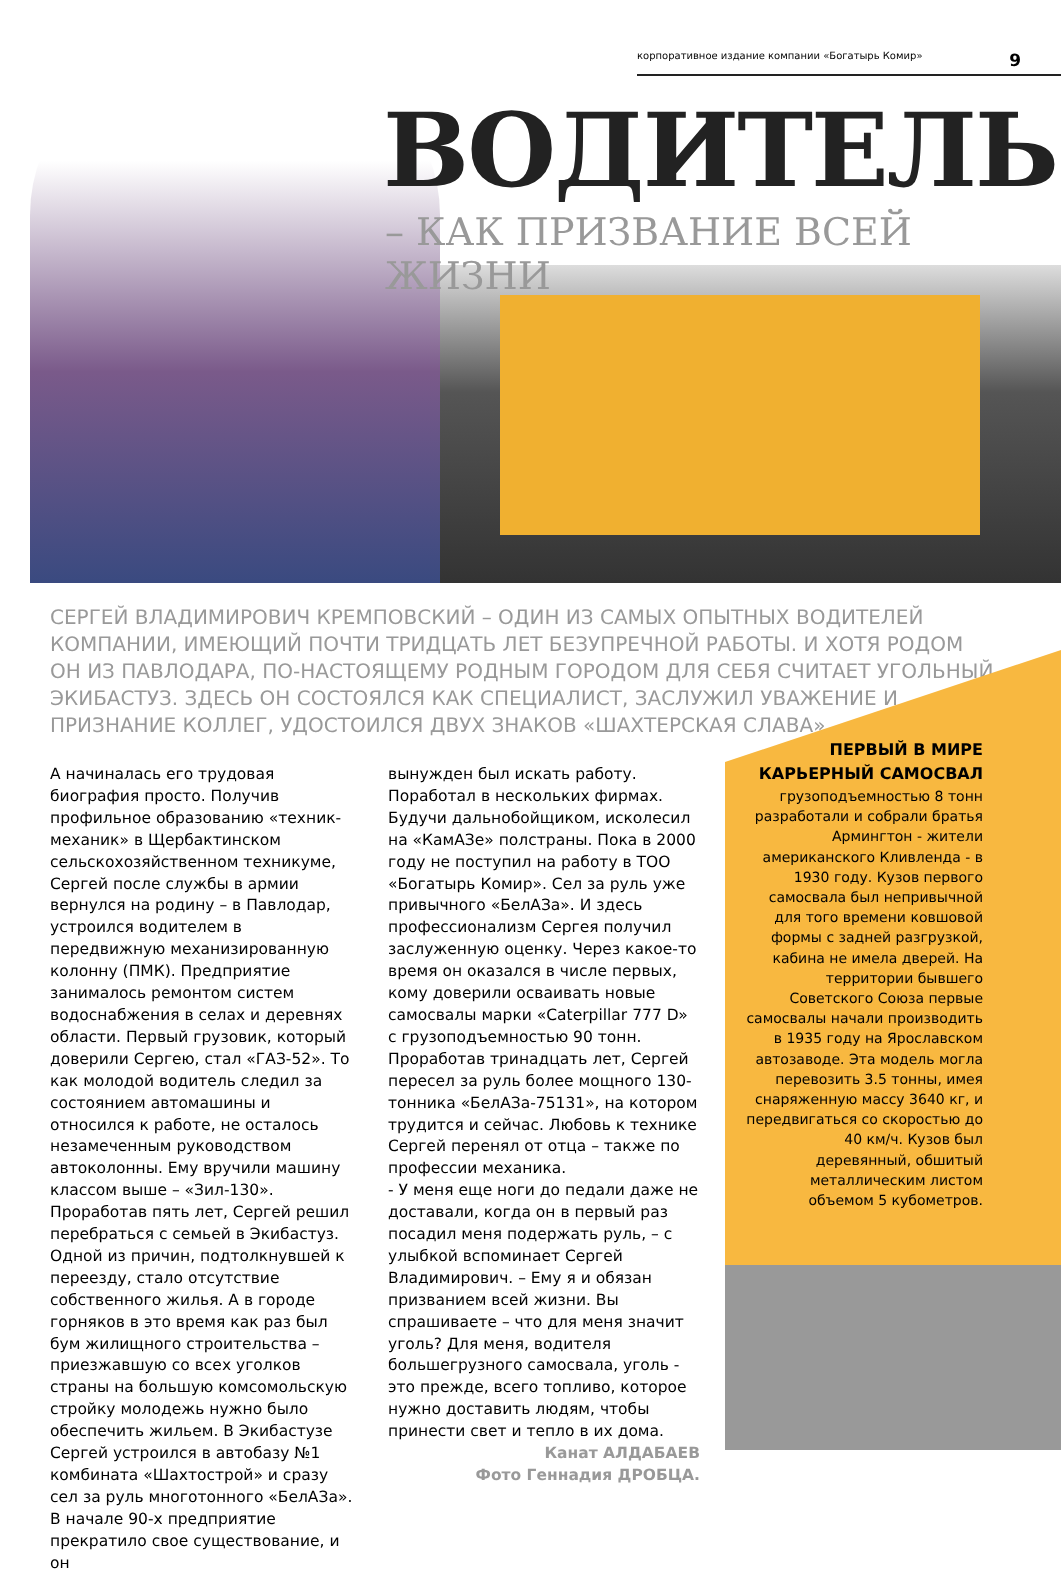корпоративное издание компании «Богатырь Комир» 9
ВОДИТЕЛЬ
– КАК ПРИЗВАНИЕ ВСЕЙ ЖИЗНИ
СЕРГЕЙ ВЛАДИМИРОВИЧ КРЕМПОВСКИЙ – ОДИН ИЗ САМЫХ ОПЫТНЫХ ВОДИТЕЛЕЙ КОМПАНИИ, ИМЕЮЩИЙ ПОЧТИ ТРИДЦАТЬ ЛЕТ БЕЗУПРЕЧНОЙ РАБОТЫ. И ХОТЯ РОДОМ ОН ИЗ ПАВЛОДАРА, ПО-НАСТОЯЩЕМУ РОДНЫМ ГОРОДОМ ДЛЯ СЕБЯ СЧИТАЕТ УГОЛЬНЫЙ ЭКИБАСТУЗ. ЗДЕСЬ ОН СОСТОЯЛСЯ КАК СПЕЦИАЛИСТ, ЗАСЛУЖИЛ УВАЖЕНИЕ И ПРИЗНАНИЕ КОЛЛЕГ, УДОСТОИЛСЯ ДВУХ ЗНАКОВ «ШАХТЕРСКАЯ СЛАВА».
А начиналась его трудовая биография просто. Получив профильное образованию «техник-механик» в Щербактинском сельскохозяйственном техникуме, Сергей после службы в армии вернулся на родину – в Павлодар, устроился водителем в передвижную механизированную колонну (ПМК). Предприятие занималось ремонтом систем водоснабжения в селах и деревнях области. Первый грузовик, который доверили Сергею, стал «ГАЗ-52». То как молодой водитель следил за состоянием автомашины и относился к работе, не осталось незамеченным руководством автоколонны. Ему вручили машину классом выше – «Зил-130». Проработав пять лет, Сергей решил перебраться с семьей в Экибастуз. Одной из причин, подтолкнувшей к переезду, стало отсутствие собственного жилья. А в городе горняков в это время как раз был бум жилищного строительства – приезжавшую со всех уголков страны на большую комсомольскую стройку молодежь нужно было обеспечить жильем. В Экибастузе Сергей устроился в автобазу №1 комбината «Шахтострой» и сразу сел за руль многотонного «БелАЗа». В начале 90-х предприятие прекратило свое существование, и он
вынужден был искать работу. Поработал в нескольких фирмах. Будучи дальнобойщиком, исколесил на «КамАЗе» полстраны. Пока в 2000 году не поступил на работу в ТОО «Богатырь Комир». Сел за руль уже привычного «БелАЗа». И здесь профессионализм Сергея получил заслуженную оценку. Через какое-то время он оказался в числе первых, кому доверили осваивать новые самосвалы марки «Caterpillar 777 D» с грузоподъемностью 90 тонн. Проработав тринадцать лет, Сергей пересел за руль более мощного 130-тонника «БелАЗа-75131», на котором трудится и сейчас. Любовь к технике Сергей перенял от отца – также по профессии механика.
- У меня еще ноги до педали даже не доставали, когда он в первый раз посадил меня подержать руль, – с улыбкой вспоминает Сергей Владимирович. – Ему я и обязан призванием всей жизни. Вы спрашиваете – что для меня значит уголь? Для меня, водителя большегрузного самосвала, уголь - это прежде, всего топливо, которое нужно доставить людям, чтобы принести свет и тепло в их дома.
Канат АЛДАБАЕВ
Фото Геннадия ДРОБЦА.
ПЕРВЫЙ В МИРЕ КАРЬЕРНЫЙ САМОСВАЛ
грузоподъемностью 8 тонн разработали и собрали братья Армингтон - жители американского Кливленда - в 1930 году. Кузов первого самосвала был непривычной для того времени ковшовой формы с задней разгрузкой, кабина не имела дверей. На территории бывшего Советского Союза первые самосвалы начали производить в 1935 году на Ярославском автозаводе. Эта модель могла перевозить 3.5 тонны, имея снаряженную массу 3640 кг, и передвигаться со скоростью до 40 км/ч. Кузов был деревянный, обшитый металлическим листом объемом 5 кубометров.